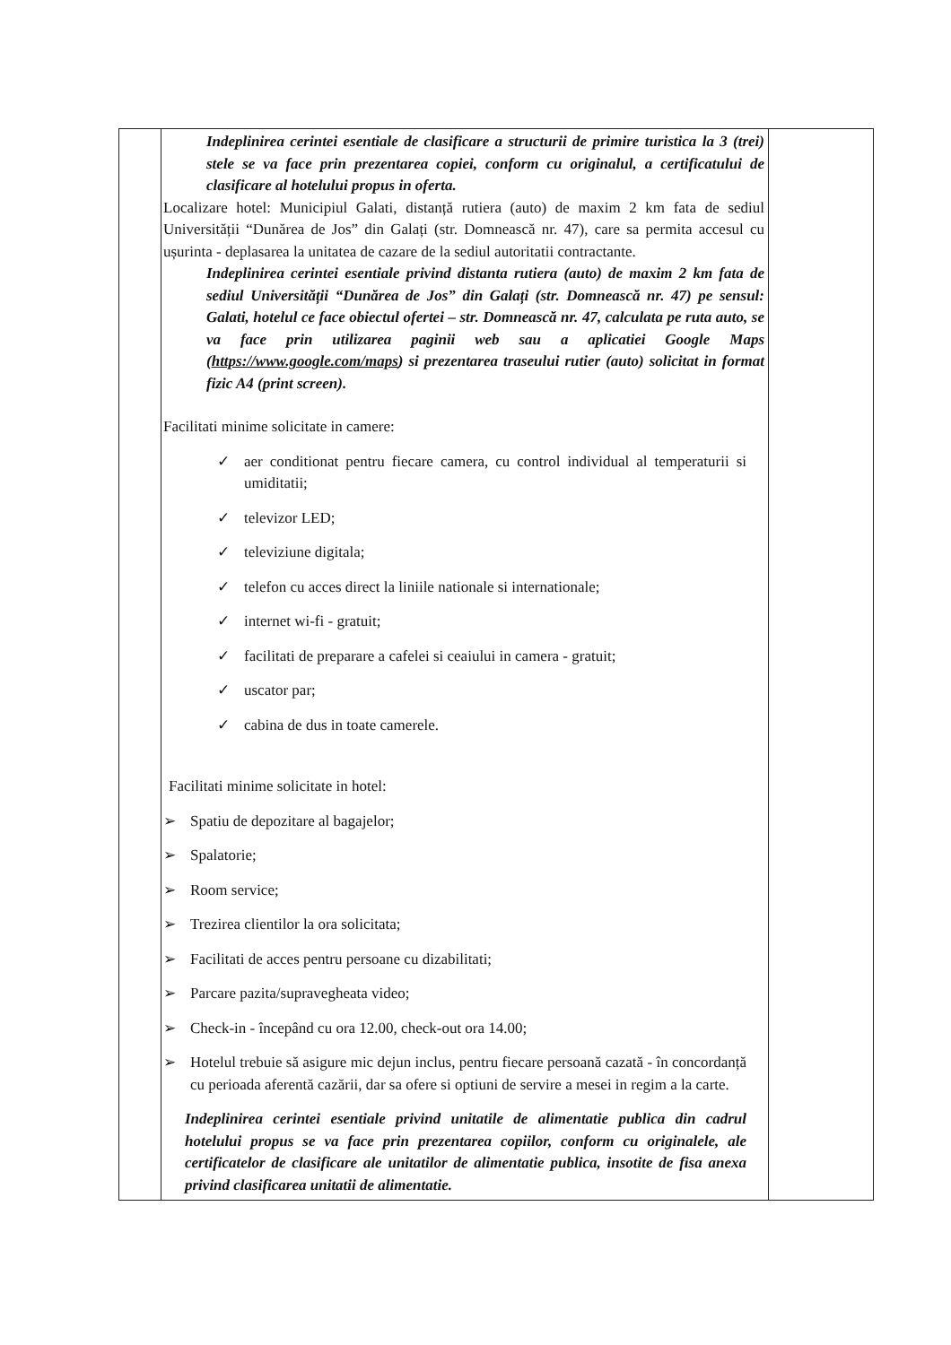| | Indeplinirea cerintei esentiale de clasificare a structurii de primire turistica la 3 (trei) stele se va face prin prezentarea copiei, conform cu originalul, a certificatului de clasificare al hotelului propus in oferta. Localizare hotel: Municipiul Galati, distanță rutiera (auto) de maxim 2 km fata de sediul Universității “Dunărea de Jos” din Galați (str. Domnească nr. 47), care sa permita accesul cu ușurinta - deplasarea la unitatea de cazare de la sediul autoritatii contractante. Indeplinirea cerintei esentiale privind distanta rutiera (auto) de maxim 2 km fata de sediul Universității “Dunărea de Jos” din Galați (str. Domnească nr. 47) pe sensul: Galati, hotelul ce face obiectul ofertei – str. Domnească nr. 47, calculata pe ruta auto, se va face prin utilizarea paginii web sau a aplicatiei Google Maps ( https://www.google.com/maps ) si prezentarea traseului rutier (auto) solicitat in format fizic A4 (print screen). Facilitati minime solicitate in camere: ✓ aer conditionat pentru fiecare camera, cu control individual al temperaturii si umiditatii; ✓ televizor LED; ✓ televiziune digitala; ✓ telefon cu acces direct la liniile nationale si internationale; ✓ internet wi-fi - gratuit; ✓ facilitati de preparare a cafelei si ceaiului in camera - gratuit; ✓ uscator par; ✓ cabina de dus in toate camerele. Facilitati minime solicitate in hotel: ➢ Spatiu de depozitare al bagajelor; ➢ Spalatorie; ➢ Room service; ➢ Trezirea clientilor la ora solicitata; ➢ Facilitati de acces pentru persoane cu dizabilitati; ➢ Parcare pazita/supravegheata video; ➢ Check-in - începând cu ora 12.00, check-out ora 14.00; ➢ Hotelul trebuie să asigure mic dejun inclus, pentru fiecare persoană cazată - în concordanță cu perioada aferentă cazării, dar sa ofere si optiuni de servire a mesei in regim a la carte. Indeplinirea cerintei esentiale privind unitatile de alimentatie publica din cadrul hotelului propus se va face prin prezentarea copiilor, conform cu originalele, ale certificatelor de clasificare ale unitatilor de alimentatie publica, insotite de fisa anexa privind clasificarea unitatii de alimentatie. | |